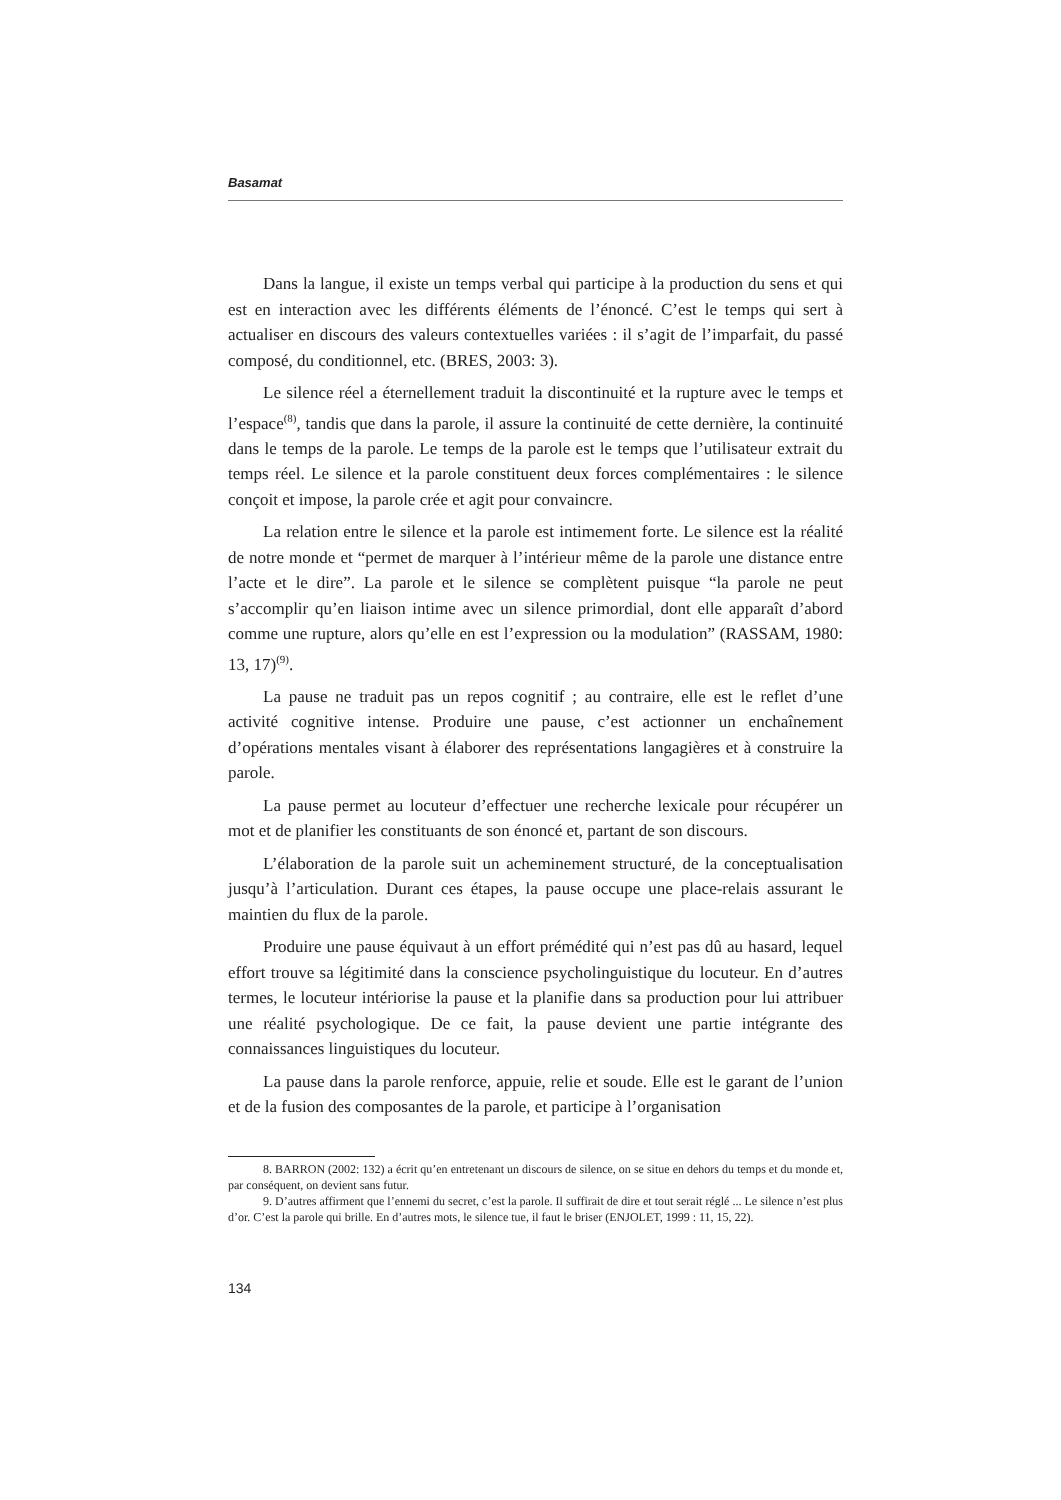Basamat
Dans la langue, il existe un temps verbal qui participe à la production du sens et qui est en interaction avec les différents éléments de l’énoncé. C’est le temps qui sert à actualiser en discours des valeurs contextuelles variées : il s’agit de l’imparfait, du passé composé, du conditionnel, etc. (BRES, 2003: 3).
Le silence réel a éternellement traduit la discontinuité et la rupture avec le temps et l’espace<sup>(8)</sup>, tandis que dans la parole, il assure la continuité de cette dernière, la continuité dans le temps de la parole. Le temps de la parole est le temps que l’utilisateur extrait du temps réel. Le silence et la parole constituent deux forces complémentaires : le silence conçoit et impose, la parole crée et agit pour convaincre.
La relation entre le silence et la parole est intimement forte. Le silence est la réalité de notre monde et “permet de marquer à l’intérieur même de la parole une distance entre l’acte et le dire”. La parole et le silence se complètent puisque “la parole ne peut s’accomplir qu’en liaison intime avec un silence primordial, dont elle apparaît d’abord comme une rupture, alors qu’elle en est l’expression ou la modulation” (RASSAM, 1980: 13, 17)<sup>(9)</sup>.
La pause ne traduit pas un repos cognitif ; au contraire, elle est le reflet d’une activité cognitive intense. Produire une pause, c’est actionner un enchaînement d’opérations mentales visant à élaborer des représentations langagières et à construire la parole.
La pause permet au locuteur d’effectuer une recherche lexicale pour récupérer un mot et de planifier les constituants de son énoncé et, partant de son discours.
L’élaboration de la parole suit un acheminement structuré, de la conceptualisation jusqu’à l’articulation. Durant ces étapes, la pause occupe une place-relais assurant le maintien du flux de la parole.
Produire une pause équivaut à un effort prémédité qui n’est pas dû au hasard, lequel effort trouve sa légitimité dans la conscience psycholinguistique du locuteur. En d’autres termes, le locuteur intériorise la pause et la planifie dans sa production pour lui attribuer une réalité psychologique. De ce fait, la pause devient une partie intégrante des connaissances linguistiques du locuteur.
La pause dans la parole renforce, appuie, relie et soude. Elle est le garant de l’union et de la fusion des composantes de la parole, et participe à l’organisation
8. BARRON (2002: 132) a écrit qu’en entretenant un discours de silence, on se situe en dehors du temps et du monde et, par conséquent, on devient sans futur.
9. D’autres affirment que l’ennemi du secret, c’est la parole. Il suffirait de dire et tout serait réglé ... Le silence n’est plus d’or. C’est la parole qui brille. En d’autres mots, le silence tue, il faut le briser (ENJOLET, 1999 : 11, 15, 22).
134